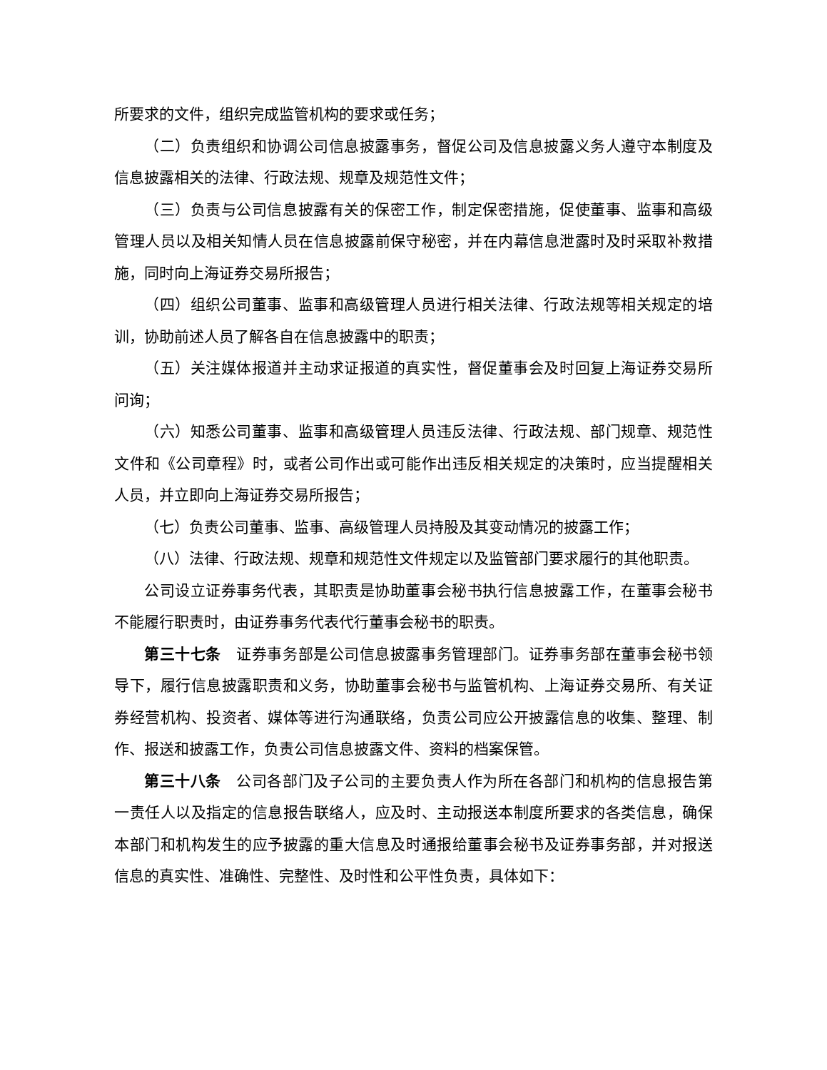所要求的文件，组织完成监管机构的要求或任务；
（二）负责组织和协调公司信息披露事务，督促公司及信息披露义务人遵守本制度及信息披露相关的法律、行政法规、规章及规范性文件；
（三）负责与公司信息披露有关的保密工作，制定保密措施，促使董事、监事和高级管理人员以及相关知情人员在信息披露前保守秘密，并在内幕信息泄露时及时采取补救措施，同时向上海证券交易所报告；
（四）组织公司董事、监事和高级管理人员进行相关法律、行政法规等相关规定的培训，协助前述人员了解各自在信息披露中的职责；
（五）关注媒体报道并主动求证报道的真实性，督促董事会及时回复上海证券交易所问询；
（六）知悉公司董事、监事和高级管理人员违反法律、行政法规、部门规章、规范性文件和《公司章程》时，或者公司作出或可能作出违反相关规定的决策时，应当提醒相关人员，并立即向上海证券交易所报告；
（七）负责公司董事、监事、高级管理人员持股及其变动情况的披露工作；
（八）法律、行政法规、规章和规范性文件规定以及监管部门要求履行的其他职责。
公司设立证券事务代表，其职责是协助董事会秘书执行信息披露工作，在董事会秘书不能履行职责时，由证券事务代表代行董事会秘书的职责。
第三十七条　证券事务部是公司信息披露事务管理部门。证券事务部在董事会秘书领导下，履行信息披露职责和义务，协助董事会秘书与监管机构、上海证券交易所、有关证券经营机构、投资者、媒体等进行沟通联络，负责公司应公开披露信息的收集、整理、制作、报送和披露工作，负责公司信息披露文件、资料的档案保管。
第三十八条　公司各部门及子公司的主要负责人作为所在各部门和机构的信息报告第一责任人以及指定的信息报告联络人，应及时、主动报送本制度所要求的各类信息，确保本部门和机构发生的应予披露的重大信息及时通报给董事会秘书及证券事务部，并对报送信息的真实性、准确性、完整性、及时性和公平性负责，具体如下：